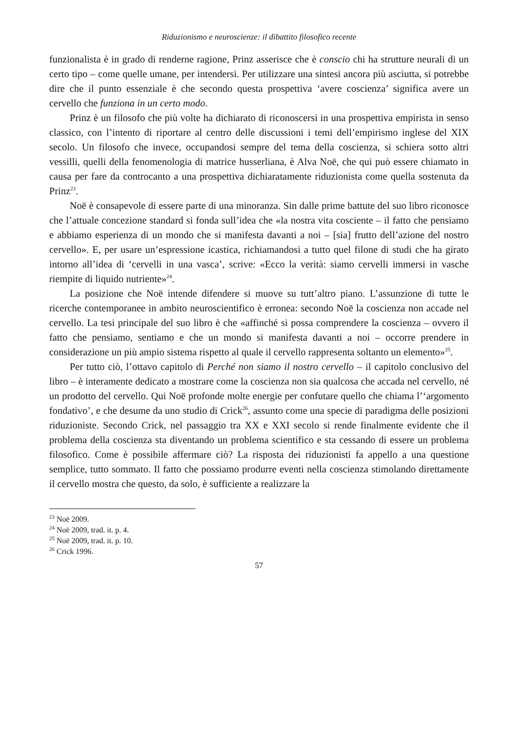Riduzionismo e neuroscienze: il dibattito filosofico recente
funzionalista è in grado di renderne ragione, Prinz asserisce che è conscio chi ha strutture neurali di un certo tipo – come quelle umane, per intendersi. Per utilizzare una sintesi ancora più asciutta, si potrebbe dire che il punto essenziale è che secondo questa prospettiva ‘avere coscienza’ significa avere un cervello che funziona in un certo modo.
Prinz è un filosofo che più volte ha dichiarato di riconoscersi in una prospettiva empirista in senso classico, con l’intento di riportare al centro delle discussioni i temi dell’empirismo inglese del XIX secolo. Un filosofo che invece, occupandosi sempre del tema della coscienza, si schiera sotto altri vessilli, quelli della fenomenologia di matrice husserliana, è Alva Noë, che qui può essere chiamato in causa per fare da controcanto a una prospettiva dichiaratamente riduzionista come quella sostenuta da Prinz<sup>23</sup>.
Noë è consapevole di essere parte di una minoranza. Sin dalle prime battute del suo libro riconosce che l’attuale concezione standard si fonda sull’idea che «la nostra vita cosciente – il fatto che pensiamo e abbiamo esperienza di un mondo che si manifesta davanti a noi – [sia] frutto dell’azione del nostro cervello». E, per usare un’espressione icastica, richiamandosi a tutto quel filone di studi che ha girato intorno all’idea di ‘cervelli in una vasca’, scrive: «Ecco la verità: siamo cervelli immersi in vasche riempite di liquido nutriente»<sup>24</sup>.
La posizione che Noë intende difendere si muove su tutt’altro piano. L’assunzione di tutte le ricerche contemporanee in ambito neuroscientifico è erronea: secondo Noë la coscienza non accade nel cervello. La tesi principale del suo libro è che «affinché si possa comprendere la coscienza – ovvero il fatto che pensiamo, sentiamo e che un mondo si manifesta davanti a noi – occorre prendere in considerazione un più ampio sistema rispetto al quale il cervello rappresenta soltanto un elemento»<sup>25</sup>.
Per tutto ciò, l’ottavo capitolo di Perché non siamo il nostro cervello – il capitolo conclusivo del libro – è interamente dedicato a mostrare come la coscienza non sia qualcosa che accada nel cervello, né un prodotto del cervello. Qui Noë profonde molte energie per confutare quello che chiama l’‘argomento fondativo’, e che desume da uno studio di Crick<sup>26</sup>, assunto come una specie di paradigma delle posizioni riduzioniste. Secondo Crick, nel passaggio tra XX e XXI secolo si rende finalmente evidente che il problema della coscienza sta diventando un problema scientifico e sta cessando di essere un problema filosofico. Come è possibile affermare ciò? La risposta dei riduzionisti fa appello a una questione semplice, tutto sommato. Il fatto che possiamo produrre eventi nella coscienza stimolando direttamente il cervello mostra che questo, da solo, è sufficiente a realizzare la
<sup>23</sup> Noë 2009.
<sup>24</sup> Noë 2009, trad. it. p. 4.
<sup>25</sup> Noë 2009, trad. it. p. 10.
<sup>26</sup> Crick 1996.
57